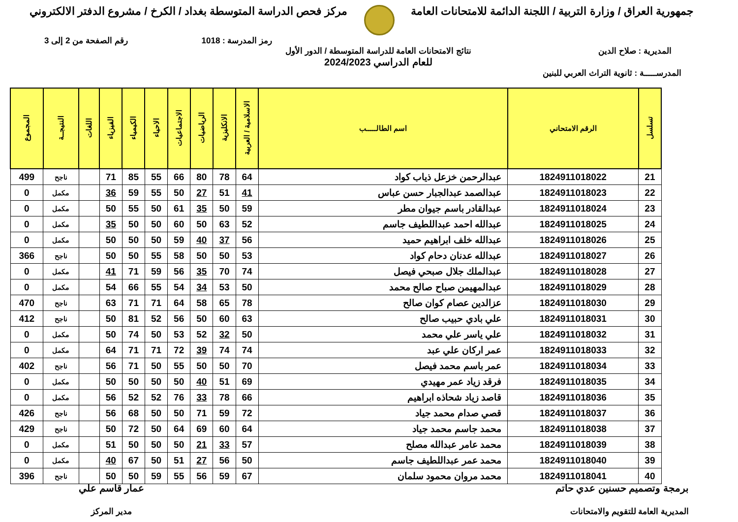جمهورية العراق / وزارة التربية / اللجنة الدائمة للامتحانات العامة
مركز فحص الدراسة المتوسطة بغداد / الكرخ / مشروع الدفتر الالكتروني
رمز المدرسة : 1018 رقم الصفحة من 2 إلى 3
المديرية : صلاح الدين نتائج الامتحانات العامة للدراسة المتوسطة / الدور الأول
للعام الدراسي 2024/2023
المدرســـــة : ثانوية التراث العربي للبنين
| تسلسل | الرقم الامتحاني | اسم الطالـــــب | الاسلامية / العربية | الانكليزية | الرياضيات | الاجتماعيات | الاحياء | الكيمياء | الفيزياء | اللغات | النتيجــة | المجموع |
| --- | --- | --- | --- | --- | --- | --- | --- | --- | --- | --- | --- | --- |
| 21 | 1824911018022 | عبدالرحمن خزعل ذياب كواد | 64 | 78 | 80 | 66 | 55 | 85 | 71 | | ناجح | 499 |
| 22 | 1824911018023 | عبدالصمد عبدالجبار حسن عباس | 41 | 51 | 27 | 50 | 55 | 59 | 36 | | مكمل | 0 |
| 23 | 1824911018024 | عبدالقادر باسم جيوان مطر | 59 | 50 | 35 | 61 | 50 | 55 | 50 | | مكمل | 0 |
| 24 | 1824911018025 | عبدالله احمد عبداللطيف جاسم | 52 | 63 | 50 | 60 | 50 | 50 | 35 | | مكمل | 0 |
| 25 | 1824911018026 | عبدالله خلف ابراهيم حميد | 56 | 37 | 40 | 59 | 50 | 50 | 50 | | مكمل | 0 |
| 26 | 1824911018027 | عبدالله عدنان دحام كواد | 53 | 50 | 50 | 58 | 55 | 50 | 50 | | ناجح | 366 |
| 27 | 1824911018028 | عبدالملك جلال صبحي فيصل | 74 | 70 | 35 | 56 | 59 | 71 | 41 | | مكمل | 0 |
| 28 | 1824911018029 | عبدالمهيمن صباح صالح محمد | 50 | 53 | 34 | 54 | 55 | 66 | 54 | | مكمل | 0 |
| 29 | 1824911018030 | عزالدين عصام كوان صالح | 78 | 65 | 58 | 64 | 71 | 71 | 63 | | ناجح | 470 |
| 30 | 1824911018031 | علي بادي حبيب صالح | 63 | 60 | 50 | 56 | 52 | 81 | 50 | | ناجح | 412 |
| 31 | 1824911018032 | علي ياسر علي محمد | 50 | 32 | 52 | 53 | 50 | 74 | 50 | | مكمل | 0 |
| 32 | 1824911018033 | عمر اركان علي عبد | 74 | 74 | 39 | 72 | 71 | 71 | 64 | | مكمل | 0 |
| 33 | 1824911018034 | عمر باسم محمد فيصل | 70 | 50 | 50 | 55 | 50 | 71 | 56 | | ناجح | 402 |
| 34 | 1824911018035 | فرقد زياد عمر مهيدي | 69 | 51 | 40 | 50 | 50 | 50 | 50 | | مكمل | 0 |
| 35 | 1824911018036 | قاصد زياد شحاذه ابراهيم | 66 | 78 | 33 | 76 | 52 | 52 | 56 | | مكمل | 0 |
| 36 | 1824911018037 | قصي صدام محمد جياد | 72 | 59 | 71 | 50 | 50 | 68 | 56 | | ناجح | 426 |
| 37 | 1824911018038 | محمد جاسم محمد جياد | 64 | 60 | 69 | 64 | 50 | 72 | 50 | | ناجح | 429 |
| 38 | 1824911018039 | محمد عامر عبدالله مصلح | 57 | 33 | 21 | 50 | 50 | 50 | 51 | | مكمل | 0 |
| 39 | 1824911018040 | محمد عمر عبداللطيف جاسم | 50 | 56 | 27 | 51 | 50 | 67 | 40 | | مكمل | 0 |
| 40 | 1824911018041 | محمد مروان محمود سلمان | 67 | 59 | 56 | 55 | 59 | 50 | 50 | | ناجح | 396 |
برمجة وتصميم حسنين عدي حاتم
المديرية العامة للتقويم والامتحانات
عمار قاسم علي
مدير المركز